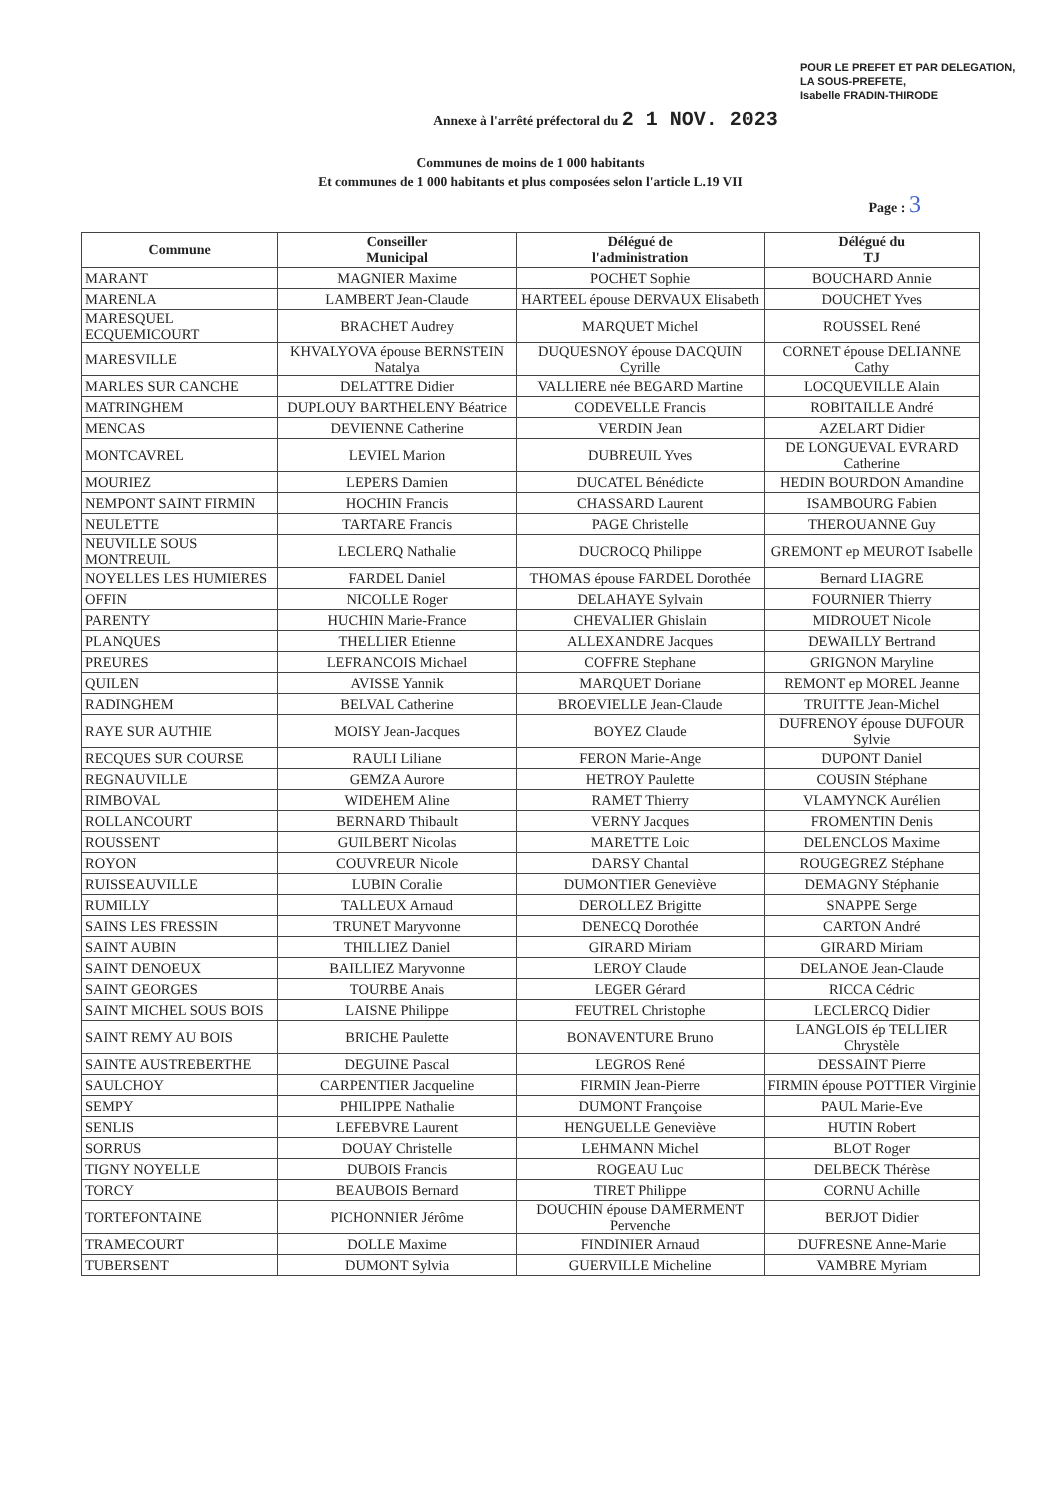POUR LE PREFET ET PAR DELEGATION,
LA SOUS-PREFETE,
Isabelle FRADIN-THIRODE
Annexe à l'arrêté préfectoral du 2 1 NOV. 2023
Communes de moins de 1 000 habitants
Et communes de 1 000 habitants et plus composées selon l'article L.19 VII
Page : 3
| Commune | Conseiller Municipal | Délégué de l'administration | Délégué du TJ |
| --- | --- | --- | --- |
| MARANT | MAGNIER Maxime | POCHET Sophie | BOUCHARD Annie |
| MARENLA | LAMBERT Jean-Claude | HARTEEL épouse DERVAUX Elisabeth | DOUCHET Yves |
| MARESQUEL ECQUEMICOURT | BRACHET Audrey | MARQUET Michel | ROUSSEL René |
| MARESVILLE | KHVALYOVA épouse BERNSTEIN Natalya | DUQUESNOY épouse DACQUIN Cyrille | CORNET épouse DELIANNE Cathy |
| MARLES SUR CANCHE | DELATTRE Didier | VALLIERE née BEGARD Martine | LOCQUEVILLE Alain |
| MATRINGHEM | DUPLOUY BARTHELENY Béatrice | CODEVELLE Francis | ROBITAILLE André |
| MENCAS | DEVIENNE Catherine | VERDIN Jean | AZELART Didier |
| MONTCAVREL | LEVIEL Marion | DUBREUIL Yves | DE LONGUEVAL EVRARD Catherine |
| MOURIEZ | LEPERS Damien | DUCATEL Bénédicte | HEDIN BOURDON Amandine |
| NEMPONT SAINT FIRMIN | HOCHIN Francis | CHASSARD Laurent | ISAMBOURG Fabien |
| NEULETTE | TARTARE Francis | PAGE Christelle | THEROUANNE Guy |
| NEUVILLE SOUS MONTREUIL | LECLERQ Nathalie | DUCROCQ Philippe | GREMONT ep MEUROT Isabelle |
| NOYELLES LES HUMIERES | FARDEL Daniel | THOMAS épouse FARDEL Dorothée | Bernard LIAGRE |
| OFFIN | NICOLLE Roger | DELAHAYE Sylvain | FOURNIER Thierry |
| PARENTY | HUCHIN Marie-France | CHEVALIER Ghislain | MIDROUET Nicole |
| PLANQUES | THELLIER Etienne | ALLEXANDRE Jacques | DEWAILLY Bertrand |
| PREURES | LEFRANCOIS Michael | COFFRE Stephane | GRIGNON Maryline |
| QUILEN | AVISSE Yannik | MARQUET Doriane | REMONT ep MOREL Jeanne |
| RADINGHEM | BELVAL Catherine | BROEVIELLE Jean-Claude | TRUITTE Jean-Michel |
| RAYE SUR AUTHIE | MOISY Jean-Jacques | BOYEZ Claude | DUFRENOY épouse DUFOUR Sylvie |
| RECQUES SUR COURSE | RAULI Liliane | FERON Marie-Ange | DUPONT Daniel |
| REGNAUVILLE | GEMZA Aurore | HETROY Paulette | COUSIN Stéphane |
| RIMBOVAL | WIDEHEM Aline | RAMET Thierry | VLAMYNCK Aurélien |
| ROLLANCOURT | BERNARD Thibault | VERNY Jacques | FROMENTIN Denis |
| ROUSSENT | GUILBERT Nicolas | MARETTE Loic | DELENCLOS Maxime |
| ROYON | COUVREUR Nicole | DARSY Chantal | ROUGEGREZ Stéphane |
| RUISSEAUVILLE | LUBIN Coralie | DUMONTIER Geneviève | DEMAGNY Stéphanie |
| RUMILLY | TALLEUX Arnaud | DEROLLEZ Brigitte | SNAPPE Serge |
| SAINS LES FRESSIN | TRUNET Maryvonne | DENECQ Dorothée | CARTON André |
| SAINT AUBIN | THILLIEZ Daniel | GIRARD Miriam | GIRARD Miriam |
| SAINT DENOEUX | BAILLIEZ Maryvonne | LEROY Claude | DELANOE Jean-Claude |
| SAINT GEORGES | TOURBE Anais | LEGER Gérard | RICCA Cédric |
| SAINT MICHEL SOUS BOIS | LAISNE Philippe | FEUTREL Christophe | LECLERCQ Didier |
| SAINT REMY AU BOIS | BRICHE Paulette | BONAVENTURE Bruno | LANGLOIS ép TELLIER Chrystèle |
| SAINTE AUSTREBERTHE | DEGUINE Pascal | LEGROS René | DESSAINT Pierre |
| SAULCHOY | CARPENTIER Jacqueline | FIRMIN Jean-Pierre | FIRMIN épouse POTTIER Virginie |
| SEMPY | PHILIPPE Nathalie | DUMONT Françoise | PAUL Marie-Eve |
| SENLIS | LEFEBVRE Laurent | HENGUELLE Geneviève | HUTIN Robert |
| SORRUS | DOUAY Christelle | LEHMANN Michel | BLOT Roger |
| TIGNY NOYELLE | DUBOIS Francis | ROGEAU Luc | DELBECK Thérèse |
| TORCY | BEAUBOIS Bernard | TIRET Philippe | CORNU Achille |
| TORTEFONTAINE | PICHONNIER Jérôme | DOUCHIN épouse DAMERMENT Pervenche | BERJOT Didier |
| TRAMECOURT | DOLLE Maxime | FINDINIER Arnaud | DUFRESNE Anne-Marie |
| TUBERSENT | DUMONT Sylvia | GUERVILLE Micheline | VAMBRE Myriam |